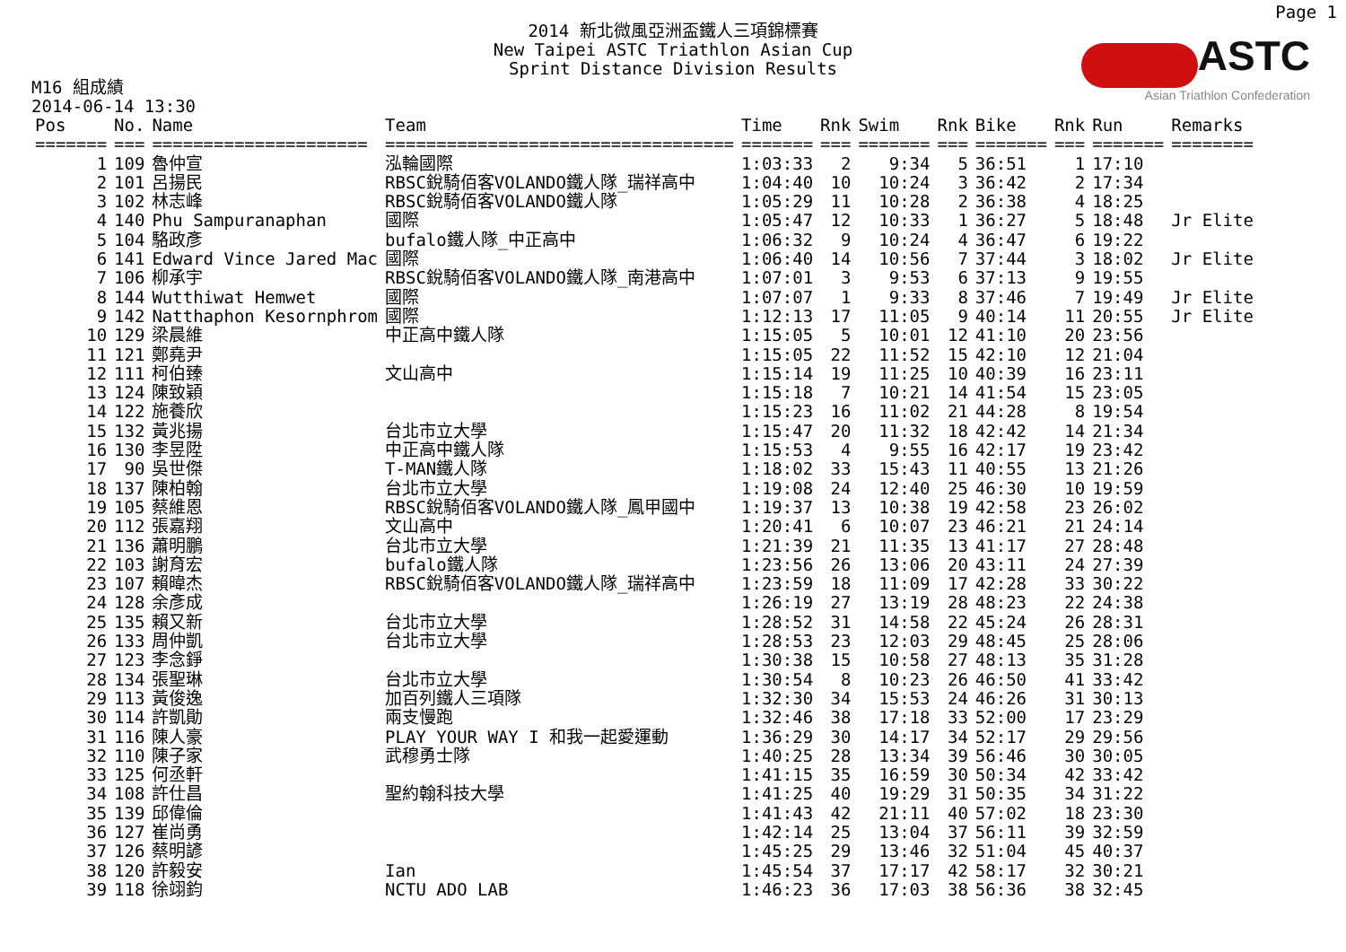Page 1
2014 新北微風亞洲盃鐵人三項錦標賽
New Taipei ASTC Triathlon Asian Cup
Sprint Distance Division Results
ASTC
Asian Triathlon Confederation
M16 組成績
2014-06-14 13:30
| Pos | No. | Name | Team | Time | Rnk | Swim | Rnk | Bike | Rnk | Run | Remarks |
| --- | --- | --- | --- | --- | --- | --- | --- | --- | --- | --- | --- |
| ======= | === | ===================== | ================================== | ======= | === | ======= | === | ======= | === | ======= | ======== |
| 1 | 109 | 魯仲宣 | 泓輪國際 | 1:03:33 | 2 | 9:34 | 5 | 36:51 | 1 | 17:10 | |
| 2 | 101 | 呂揚民 | RBSC銳騎佰客VOLANDO鐵人隊_瑞祥高中 | 1:04:40 | 10 | 10:24 | 3 | 36:42 | 2 | 17:34 | |
| 3 | 102 | 林志峰 | RBSC銳騎佰客VOLANDO鐵人隊 | 1:05:29 | 11 | 10:28 | 2 | 36:38 | 4 | 18:25 | |
| 4 | 140 | Phu Sampuranaphan | 國際 | 1:05:47 | 12 | 10:33 | 1 | 36:27 | 5 | 18:48 | Jr Elite |
| 5 | 104 | 駱政彥 | bufalo鐵人隊_中正高中 | 1:06:32 | 9 | 10:24 | 4 | 36:47 | 6 | 19:22 | |
| 6 | 141 | Edward Vince Jared Mac | 國際 | 1:06:40 | 14 | 10:56 | 7 | 37:44 | 3 | 18:02 | Jr Elite |
| 7 | 106 | 柳承宇 | RBSC銳騎佰客VOLANDO鐵人隊_南港高中 | 1:07:01 | 3 | 9:53 | 6 | 37:13 | 9 | 19:55 | |
| 8 | 144 | Wutthiwat Hemwet | 國際 | 1:07:07 | 1 | 9:33 | 8 | 37:46 | 7 | 19:49 | Jr Elite |
| 9 | 142 | Natthaphon Kesornphrom | 國際 | 1:12:13 | 17 | 11:05 | 9 | 40:14 | 11 | 20:55 | Jr Elite |
| 10 | 129 | 梁晨維 | 中正高中鐵人隊 | 1:15:05 | 5 | 10:01 | 12 | 41:10 | 20 | 23:56 | |
| 11 | 121 | 鄭堯尹 | | 1:15:05 | 22 | 11:52 | 15 | 42:10 | 12 | 21:04 | |
| 12 | 111 | 柯伯臻 | 文山高中 | 1:15:14 | 19 | 11:25 | 10 | 40:39 | 16 | 23:11 | |
| 13 | 124 | 陳致穎 | | 1:15:18 | 7 | 10:21 | 14 | 41:54 | 15 | 23:05 | |
| 14 | 122 | 施養欣 | | 1:15:23 | 16 | 11:02 | 21 | 44:28 | 8 | 19:54 | |
| 15 | 132 | 黃兆揚 | 台北市立大學 | 1:15:47 | 20 | 11:32 | 18 | 42:42 | 14 | 21:34 | |
| 16 | 130 | 李昱陞 | 中正高中鐵人隊 | 1:15:53 | 4 | 9:55 | 16 | 42:17 | 19 | 23:42 | |
| 17 | 90 | 吳世傑 | T-MAN鐵人隊 | 1:18:02 | 33 | 15:43 | 11 | 40:55 | 13 | 21:26 | |
| 18 | 137 | 陳柏翰 | 台北市立大學 | 1:19:08 | 24 | 12:40 | 25 | 46:30 | 10 | 19:59 | |
| 19 | 105 | 蔡維恩 | RBSC銳騎佰客VOLANDO鐵人隊_鳳甲國中 | 1:19:37 | 13 | 10:38 | 19 | 42:58 | 23 | 26:02 | |
| 20 | 112 | 張嘉翔 | 文山高中 | 1:20:41 | 6 | 10:07 | 23 | 46:21 | 21 | 24:14 | |
| 21 | 136 | 蕭明鵬 | 台北市立大學 | 1:21:39 | 21 | 11:35 | 13 | 41:17 | 27 | 28:48 | |
| 22 | 103 | 謝育宏 | bufalo鐵人隊 | 1:23:56 | 26 | 13:06 | 20 | 43:11 | 24 | 27:39 | |
| 23 | 107 | 賴暐杰 | RBSC銳騎佰客VOLANDO鐵人隊_瑞祥高中 | 1:23:59 | 18 | 11:09 | 17 | 42:28 | 33 | 30:22 | |
| 24 | 128 | 余彥成 | | 1:26:19 | 27 | 13:19 | 28 | 48:23 | 22 | 24:38 | |
| 25 | 135 | 賴又新 | 台北市立大學 | 1:28:52 | 31 | 14:58 | 22 | 45:24 | 26 | 28:31 | |
| 26 | 133 | 周仲凱 | 台北市立大學 | 1:28:53 | 23 | 12:03 | 29 | 48:45 | 25 | 28:06 | |
| 27 | 123 | 李念錚 | | 1:30:38 | 15 | 10:58 | 27 | 48:13 | 35 | 31:28 | |
| 28 | 134 | 張聖琳 | 台北市立大學 | 1:30:54 | 8 | 10:23 | 26 | 46:50 | 41 | 33:42 | |
| 29 | 113 | 黃俊逸 | 加百列鐵人三項隊 | 1:32:30 | 34 | 15:53 | 24 | 46:26 | 31 | 30:13 | |
| 30 | 114 | 許凱勛 | 兩支慢跑 | 1:32:46 | 38 | 17:18 | 33 | 52:00 | 17 | 23:29 | |
| 31 | 116 | 陳人豪 | PLAY YOUR WAY I 和我一起愛運動 | 1:36:29 | 30 | 14:17 | 34 | 52:17 | 29 | 29:56 | |
| 32 | 110 | 陳子家 | 武穆勇士隊 | 1:40:25 | 28 | 13:34 | 39 | 56:46 | 30 | 30:05 | |
| 33 | 125 | 何丞軒 | | 1:41:15 | 35 | 16:59 | 30 | 50:34 | 42 | 33:42 | |
| 34 | 108 | 許仕昌 | 聖約翰科技大學 | 1:41:25 | 40 | 19:29 | 31 | 50:35 | 34 | 31:22 | |
| 35 | 139 | 邱偉倫 | | 1:41:43 | 42 | 21:11 | 40 | 57:02 | 18 | 23:30 | |
| 36 | 127 | 崔尚勇 | | 1:42:14 | 25 | 13:04 | 37 | 56:11 | 39 | 32:59 | |
| 37 | 126 | 蔡明諺 | | 1:45:25 | 29 | 13:46 | 32 | 51:04 | 45 | 40:37 | |
| 38 | 120 | 許毅安 | Ian | 1:45:54 | 37 | 17:17 | 42 | 58:17 | 32 | 30:21 | |
| 39 | 118 | 徐翊鈞 | NCTU ADO LAB | 1:46:23 | 36 | 17:03 | 38 | 56:36 | 38 | 32:45 | |